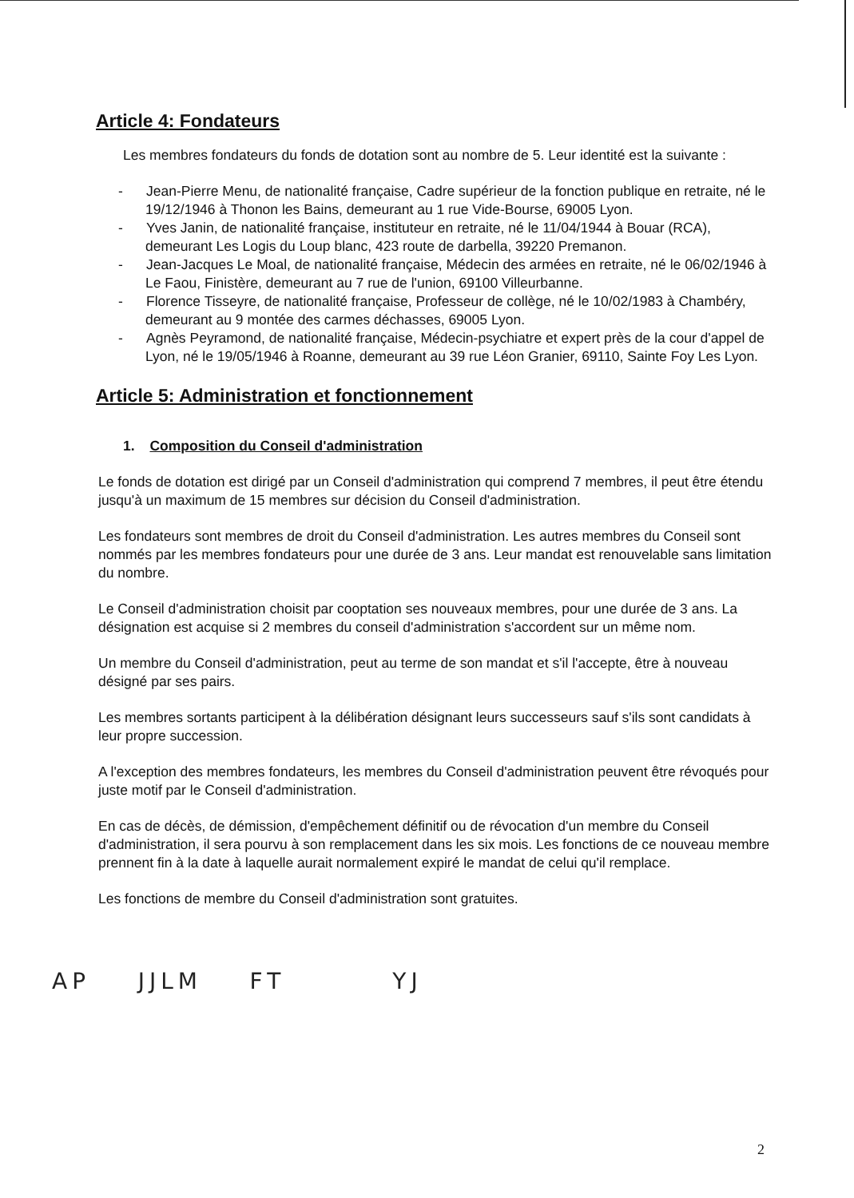Article 4: Fondateurs
Les membres fondateurs du fonds de dotation sont au nombre de 5. Leur identité est la suivante :
- Jean-Pierre Menu, de nationalité française, Cadre supérieur de la fonction publique en retraite, né le 19/12/1946 à Thonon les Bains, demeurant au 1 rue Vide-Bourse, 69005 Lyon.
- Yves Janin, de nationalité française, instituteur en retraite, né le 11/04/1944 à Bouar (RCA), demeurant Les Logis du Loup blanc, 423 route de darbella, 39220 Premanon.
- Jean-Jacques Le Moal, de nationalité française, Médecin des armées en retraite, né le 06/02/1946 à Le Faou, Finistère, demeurant au 7 rue de l'union, 69100 Villeurbanne.
- Florence Tisseyre, de nationalité française, Professeur de collège, né le 10/02/1983 à Chambéry, demeurant au 9 montée des carmes déchasses, 69005 Lyon.
- Agnès Peyramond, de nationalité française, Médecin-psychiatre et expert près de la cour d'appel de Lyon, né le 19/05/1946 à Roanne, demeurant au 39 rue Léon Granier, 69110, Sainte Foy Les Lyon.
Article 5: Administration et fonctionnement
1. Composition du Conseil d'administration
Le fonds de dotation est dirigé par un Conseil d'administration qui comprend 7 membres, il peut être étendu jusqu'à un maximum de 15 membres sur décision du Conseil d'administration.
Les fondateurs sont membres de droit du Conseil d'administration. Les autres membres du Conseil sont nommés par les membres fondateurs pour une durée de 3 ans. Leur mandat est renouvelable sans limitation du nombre.
Le Conseil d'administration choisit par cooptation ses nouveaux membres, pour une durée de 3 ans. La désignation est acquise si 2 membres du conseil d'administration s'accordent sur un même nom.
Un membre du Conseil d'administration, peut au terme de son mandat et s'il l'accepte, être à nouveau désigné par ses pairs.
Les membres sortants participent à la délibération désignant leurs successeurs sauf s'ils sont candidats à leur propre succession.
A l'exception des membres fondateurs, les membres du Conseil d'administration peuvent être révoqués pour juste motif par le Conseil d'administration.
En cas de décès, de démission, d'empêchement définitif ou de révocation d'un membre du Conseil d'administration, il sera pourvu à son remplacement dans les six mois. Les fonctions de ce nouveau membre prennent fin à la date à laquelle aurait normalement expiré le mandat de celui qu'il remplace.
Les fonctions de membre du Conseil d'administration sont gratuites.
AP JJLM FT YJ
2